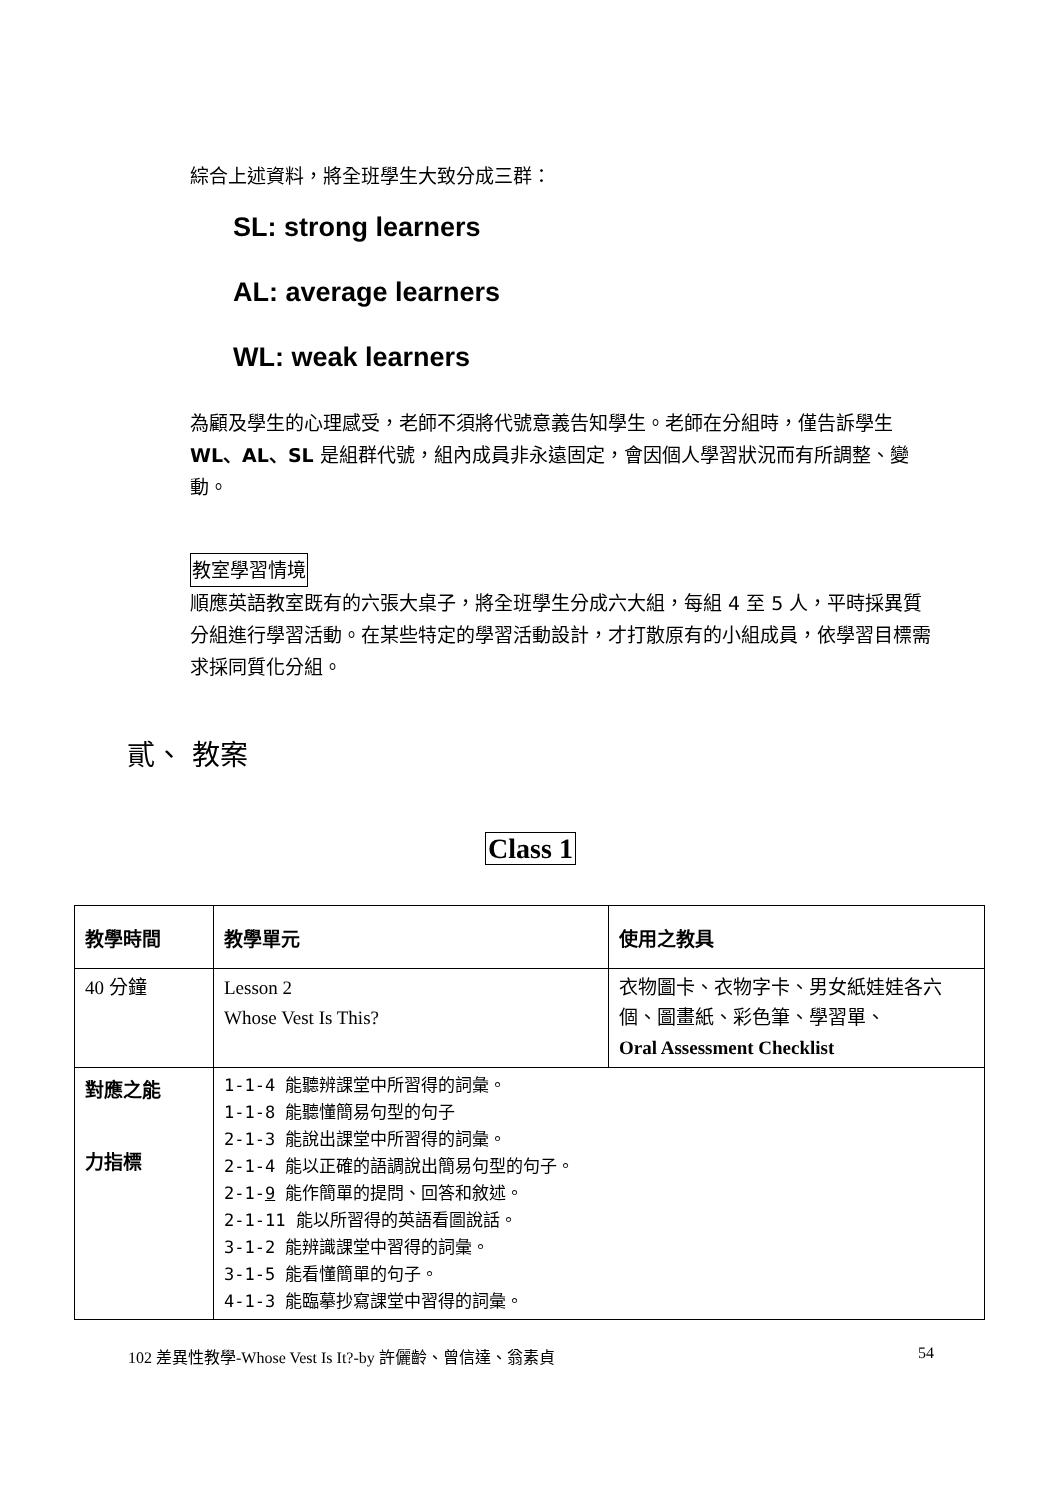綜合上述資料，將全班學生大致分成三群：
SL: strong learners
AL: average learners
WL: weak learners
為顧及學生的心理感受，老師不須將代號意義告知學生。老師在分組時，僅告訴學生 WL、AL、SL 是組群代號，組內成員非永遠固定，會因個人學習狀況而有所調整、變動。
教室學習情境
順應英語教室既有的六張大桌子，將全班學生分成六大組，每組 4 至 5 人，平時採異質分組進行學習活動。在某些特定的學習活動設計，才打散原有的小組成員，依學習目標需求採同質化分組。
貳、 教案
Class 1
| 教學時間 | 教學單元 | 使用之教具 |
| --- | --- | --- |
| 40 分鐘 | Lesson 2 Whose Vest Is This? | 衣物圖卡、衣物字卡、男女紙娃娃各六個、圖畫紙、彩色筆、學習單、 Oral Assessment Checklist |
| 對應之能 力指標 | 1-1-4 能聽辨課堂中所習得的詞彙。 1-1-8 能聽懂簡易句型的句子 2-1-3 能說出課堂中所習得的詞彙。 2-1-4 能以正確的語調說出簡易句型的句子。 2-1- 9 能作簡單的提問、回答和敘述。 2-1-11 能以所習得的英語看圖說話。 3-1-2 能辨識課堂中習得的詞彙。 3-1-5 能看懂簡單的句子。 4-1-3 能臨摹抄寫課堂中習得的詞彙。 | |
102 差異性教學-Whose Vest Is It?-by 許儷齡、曾信達、翁素貞 54